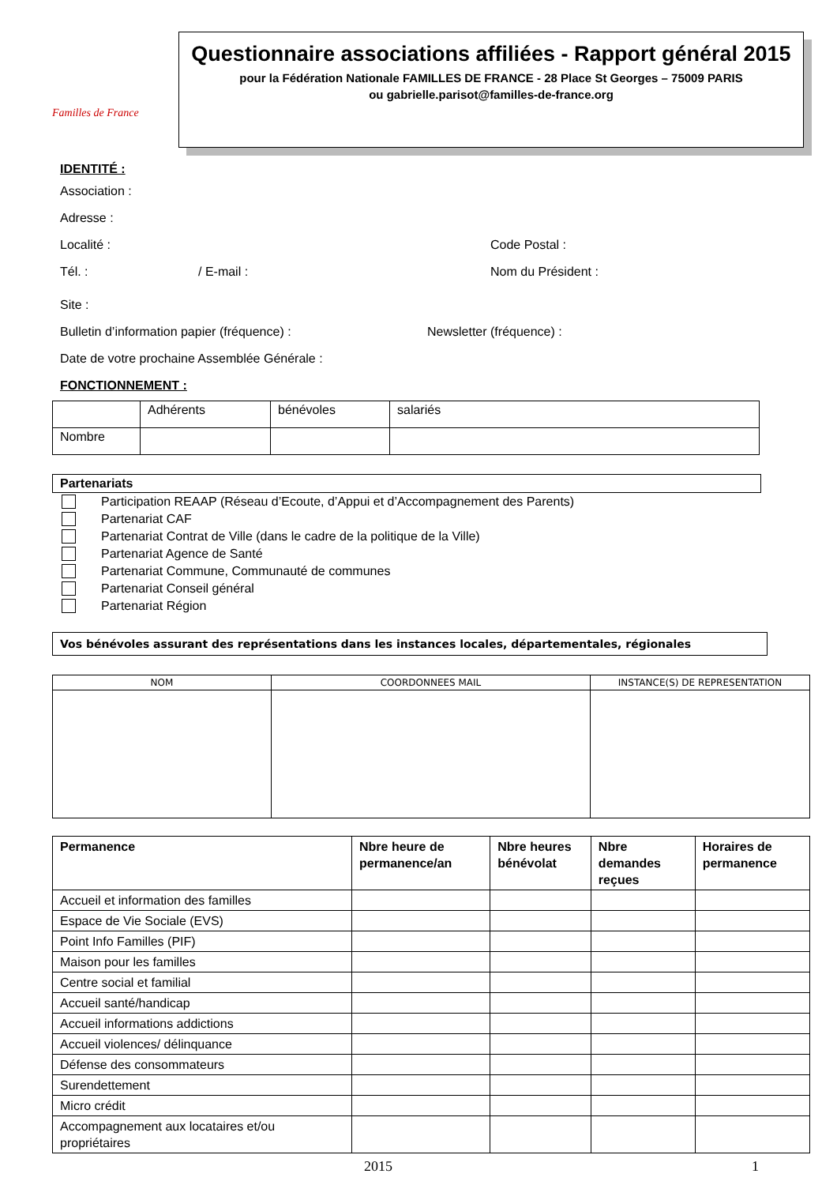Familles de France
Questionnaire associations affiliées - Rapport général 2015
pour la Fédération Nationale FAMILLES DE FRANCE - 28 Place St Georges – 75009 PARIS
ou gabrielle.parisot@familles-de-france.org
IDENTITÉ :
Association :
Adresse :
Localité : Code Postal :
Tél. : / E-mail : Nom du Président :
Site :
Bulletin d’information papier (fréquence) : Newsletter (fréquence) :
Date de votre prochaine Assemblée Générale :
FONCTIONNEMENT :
| | Adhérents | bénévoles | salariés |
| Nombre | | | |
| Partenariats |
| --- |
Participation REAAP (Réseau d’Ecoute, d’Appui et d’Accompagnement des Parents)
Partenariat CAF
Partenariat Contrat de Ville (dans le cadre de la politique de la Ville)
Partenariat Agence de Santé
Partenariat Commune, Communauté de communes
Partenariat Conseil général
Partenariat Région
| Vos bénévoles assurant des représentations dans les instances locales, départementales, régionales |
| --- |
| NOM | COORDONNEES MAIL | INSTANCE(S) DE REPRESENTATION |
| --- | --- | --- |
| Permanence | Nbre heure de permanence/an | Nbre heures bénévolat | Nbre demandes reçues | Horaires de permanence |
| --- | --- | --- | --- | --- |
| Accueil et information des familles | | | | |
| Espace de Vie Sociale (EVS) | | | | |
| Point Info Familles (PIF) | | | | |
| Maison pour les familles | | | | |
| Centre social et familial | | | | |
| Accueil santé/handicap | | | | |
| Accueil informations addictions | | | | |
| Accueil violences/ délinquance | | | | |
| Défense des consommateurs | | | | |
| Surendettement | | | | |
| Micro crédit | | | | |
| Accompagnement aux locataires et/ou propriétaires | | | | |
2015 1